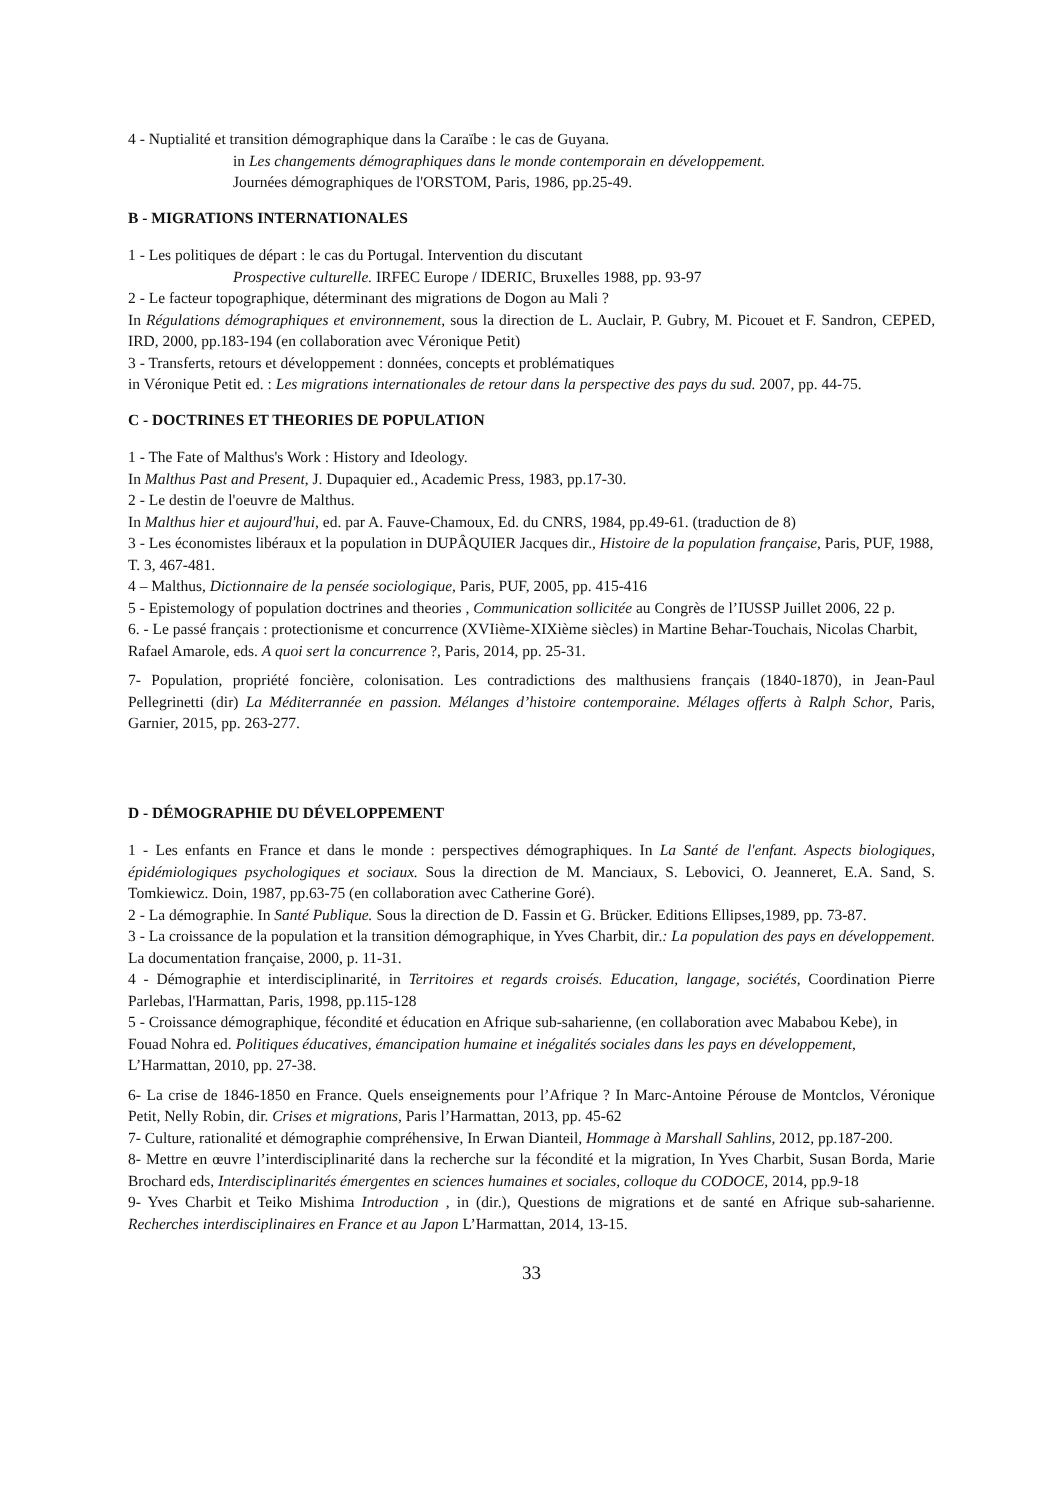4 - Nuptialité et transition démographique dans la Caraïbe : le cas de Guyana.
in Les changements démographiques dans le monde contemporain en développement.
Journées démographiques de l'ORSTOM, Paris, 1986, pp.25-49.
B - MIGRATIONS INTERNATIONALES
1 - Les politiques de départ : le cas du Portugal. Intervention du discutant
Prospective culturelle. IRFEC Europe / IDERIC, Bruxelles 1988, pp. 93-97
2 - Le facteur topographique, déterminant des migrations de Dogon au Mali ?
In Régulations démographiques et environnement, sous la direction de L. Auclair, P. Gubry, M. Picouet et F. Sandron, CEPED, IRD, 2000, pp.183-194 (en collaboration avec Véronique Petit)
3 - Transferts, retours et développement : données, concepts et problématiques
in Véronique Petit ed. : Les migrations internationales de retour dans la perspective des pays du sud. 2007, pp. 44-75.
C - DOCTRINES ET THEORIES DE POPULATION
1 - The Fate of Malthus's Work : History and Ideology.
In Malthus Past and Present, J. Dupaquier ed., Academic Press, 1983, pp.17-30.
2 - Le destin de l'oeuvre de Malthus.
In Malthus hier et aujourd'hui, ed. par A. Fauve-Chamoux, Ed. du CNRS, 1984, pp.49-61. (traduction de 8)
3 - Les économistes libéraux et la population in DUPÂQUIER Jacques dir., Histoire de la population française, Paris, PUF, 1988, T. 3, 467-481.
4 – Malthus, Dictionnaire de la pensée sociologique, Paris, PUF, 2005, pp. 415-416
5 - Epistemology of population doctrines and theories , Communication sollicitée au Congrès de l’IUSSP Juillet 2006, 22 p.
6. - Le passé français : protectionisme et concurrence (XVIième-XIXième siècles) in Martine Behar-Touchais, Nicolas Charbit, Rafael Amarole, eds. A quoi sert la concurrence ?, Paris, 2014, pp. 25-31.
7- Population, propriété foncière, colonisation. Les contradictions des malthusiens français (1840-1870), in Jean-Paul Pellegrinetti (dir) La Méditerrannée en passion. Mélanges d’histoire contemporaine. Mélages offerts à Ralph Schor, Paris, Garnier, 2015, pp. 263-277.
D - DÉMOGRAPHIE DU DÉVELOPPEMENT
1 - Les enfants en France et dans le monde : perspectives démographiques. In La Santé de l'enfant. Aspects biologiques, épidémiologiques psychologiques et sociaux. Sous la direction de M. Manciaux, S. Lebovici, O. Jeanneret, E.A. Sand, S. Tomkiewicz. Doin, 1987, pp.63-75 (en collaboration avec Catherine Goré).
2 - La démographie. In Santé Publique. Sous la direction de D. Fassin et G. Brücker. Editions Ellipses,1989, pp. 73-87.
3 - La croissance de la population et la transition démographique, in Yves Charbit, dir.: La population des pays en développement. La documentation française, 2000, p. 11-31.
4 - Démographie et interdisciplinarité, in Territoires et regards croisés. Education, langage, sociétés, Coordination Pierre Parlebas, l'Harmattan, Paris, 1998, pp.115-128
5 - Croissance démographique, fécondité et éducation en Afrique sub-saharienne, (en collaboration avec Mababou Kebe), in Fouad Nohra ed. Politiques éducatives, émancipation humaine et inégalités sociales dans les pays en développement, L’Harmattan, 2010, pp. 27-38.
6- La crise de 1846-1850 en France. Quels enseignements pour l’Afrique ? In Marc-Antoine Pérouse de Montclos, Véronique Petit, Nelly Robin, dir. Crises et migrations, Paris l’Harmattan, 2013, pp. 45-62
7- Culture, rationalité et démographie compréhensive, In Erwan Dianteil, Hommage à Marshall Sahlins, 2012, pp.187-200.
8- Mettre en œuvre l’interdisciplinarité dans la recherche sur la fécondité et la migration, In Yves Charbit, Susan Borda, Marie Brochard eds, Interdisciplinarités émergentes en sciences humaines et sociales, colloque du CODOCE, 2014, pp.9-18
9- Yves Charbit et Teiko Mishima Introduction , in (dir.), Questions de migrations et de santé en Afrique sub-saharienne. Recherches interdisciplinaires en France et au Japon L’Harmattan, 2014, 13-15.
33